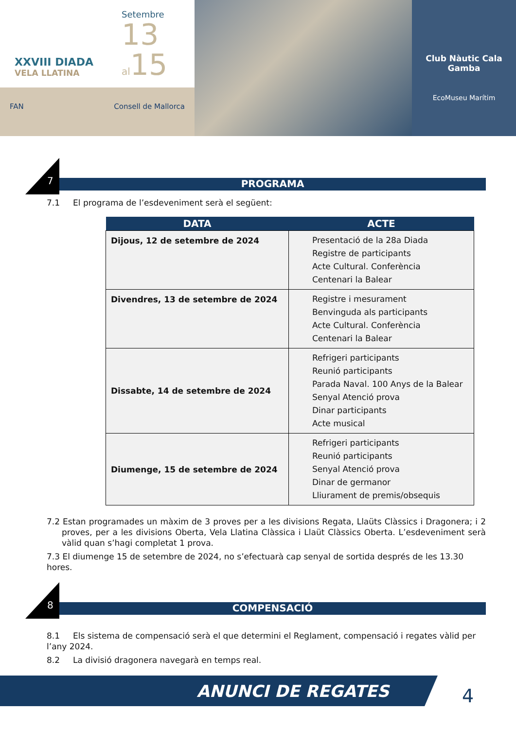XXVIII DIADA
VELA LLATINA
Setembre
13
al15
FAN Consell de Mallorca
Club Nàutic Cala Gamba
EcoMuseu Marítim
7
PROGRAMA
7.1 El programa de l’esdeveniment serà el següent:
| DATA | ACTE |
| --- | --- |
| Dijous, 12 de setembre de 2024 | Presentació de la 28a Diada Registre de participants Acte Cultural. Conferència Centenari la Balear |
| Divendres, 13 de setembre de 2024 | Registre i mesurament Benvinguda als participants Acte Cultural. Conferència Centenari la Balear |
| Dissabte, 14 de setembre de 2024 | Refrigeri participants Reunió participants Parada Naval. 100 Anys de la Balear Senyal Atenció prova Dinar participants Acte musical |
| Diumenge, 15 de setembre de 2024 | Refrigeri participants Reunió participants Senyal Atenció prova Dinar de germanor Lliurament de premis/obsequis |
7.2 Estan programades un màxim de 3 proves per a les divisions Regata, Llaüts Clàssics i Dragonera; i 2 proves, per a les divisions Oberta, Vela Llatina Clàssica i Llaüt Clàssics Oberta. L’esdeveniment serà vàlid quan s’hagi completat 1 prova.
7.3 El diumenge 15 de setembre de 2024, no s’efectuarà cap senyal de sortida després de les 13.30 hores.
8
COMPENSACIÓ
8.1 Els sistema de compensació serà el que determini el Reglament, compensació i regates vàlid per l’any 2024.
8.2 La divisió dragonera navegarà en temps real.
ANUNCI DE REGATES 4